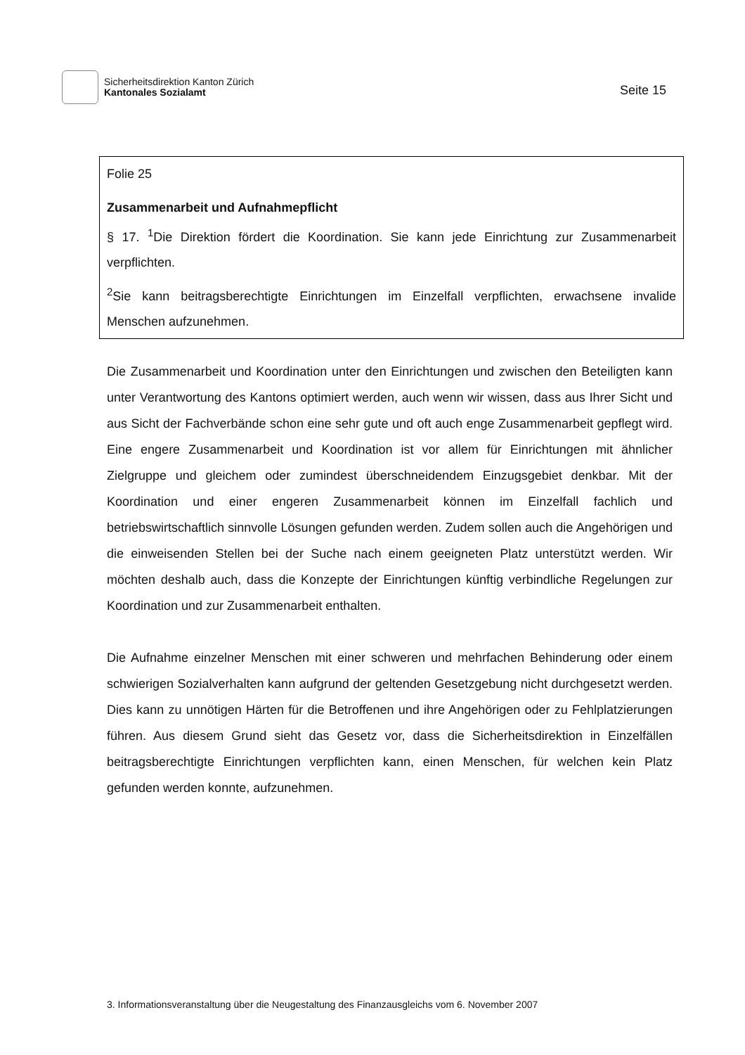Sicherheitsdirektion Kanton Zürich
Kantonales Sozialamt
Seite 15
Folie 25
Zusammenarbeit und Aufnahmepflicht
§ 17. <sup>1</sup>Die Direktion fördert die Koordination. Sie kann jede Einrichtung zur Zusammenarbeit verpflichten.
<sup>2</sup> Sie kann beitragsberechtigte Einrichtungen im Einzelfall verpflichten, erwachsene invalide Menschen aufzunehmen.
Die Zusammenarbeit und Koordination unter den Einrichtungen und zwischen den Beteiligten kann unter Verantwortung des Kantons optimiert werden, auch wenn wir wissen, dass aus Ihrer Sicht und aus Sicht der Fachverbände schon eine sehr gute und oft auch enge Zusammenarbeit gepflegt wird. Eine engere Zusammenarbeit und Koordination ist vor allem für Einrichtungen mit ähnlicher Zielgruppe und gleichem oder zumindest überschneidendem Einzugsgebiet denkbar. Mit der Koordination und einer engeren Zusammenarbeit können im Einzelfall fachlich und betriebswirtschaftlich sinnvolle Lösungen gefunden werden. Zudem sollen auch die Angehörigen und die einweisenden Stellen bei der Suche nach einem geeigneten Platz unterstützt werden. Wir möchten deshalb auch, dass die Konzepte der Einrichtungen künftig verbindliche Regelungen zur Koordination und zur Zusammenarbeit enthalten.
Die Aufnahme einzelner Menschen mit einer schweren und mehrfachen Behinderung oder einem schwierigen Sozialverhalten kann aufgrund der geltenden Gesetzgebung nicht durchgesetzt werden. Dies kann zu unnötigen Härten für die Betroffenen und ihre Angehörigen oder zu Fehlplatzierungen führen. Aus diesem Grund sieht das Gesetz vor, dass die Sicherheitsdirektion in Einzelfällen beitragsberechtigte Einrichtungen verpflichten kann, einen Menschen, für welchen kein Platz gefunden werden konnte, aufzunehmen.
3. Informationsveranstaltung über die Neugestaltung des Finanzausgleichs vom 6. November 2007